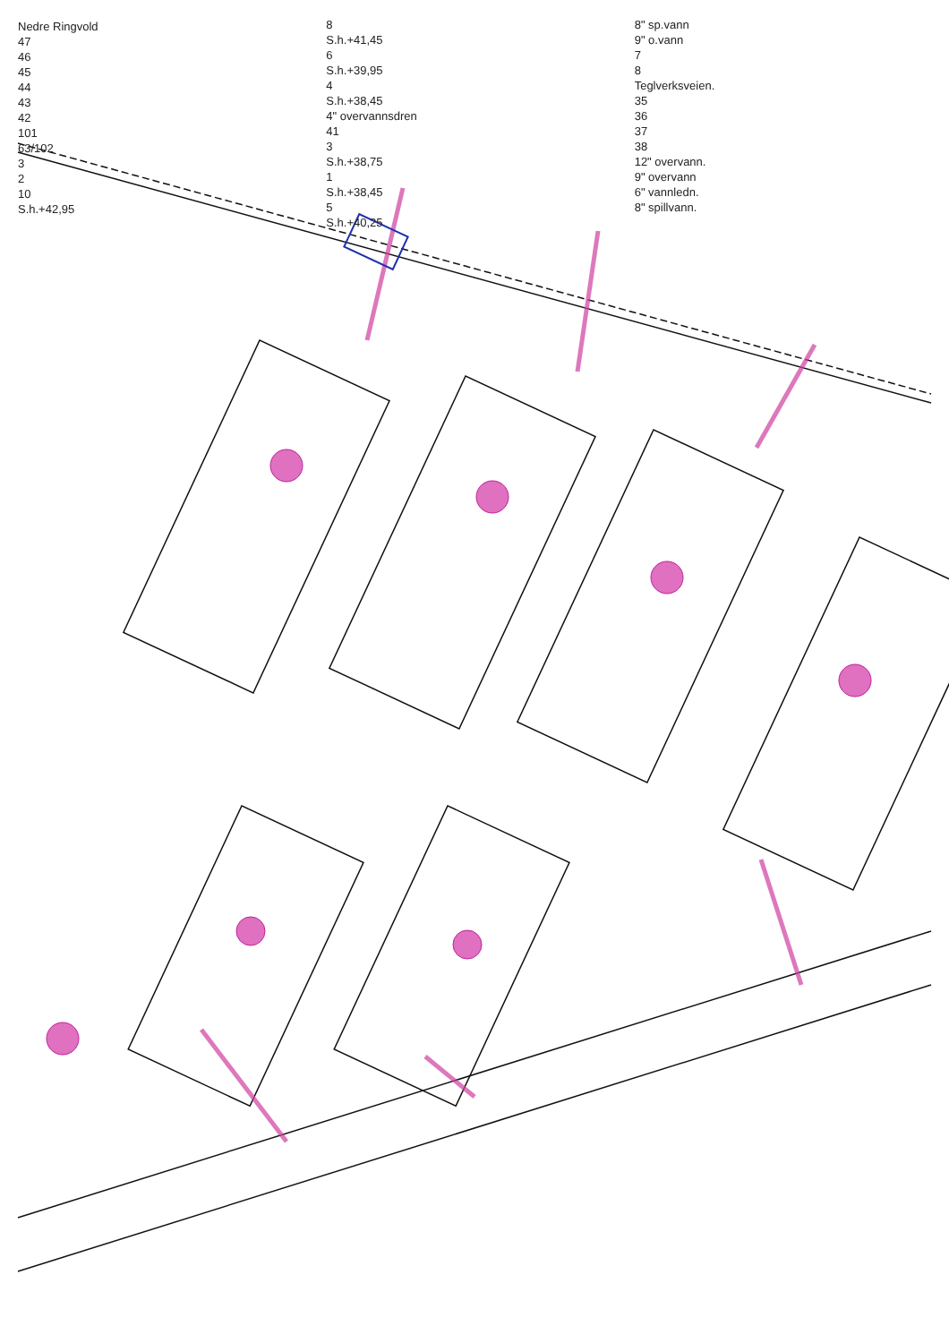Nedre Ringvold
47
46
45
44
43
42
101
63/102
3
2
10
S.h.+42,95
8
S.h.+41,45
6
S.h.+39,95
4
S.h.+38,45
4" overvannsdren
41
3
S.h.+38,75
1
S.h.+38,45
5
S.h.+40,25
8" sp.vann
9" o.vann
7
8
Teglverksveien.
35
36
37
38
12" overvann.
9" overvann
6" vannledn.
8" spillvann.